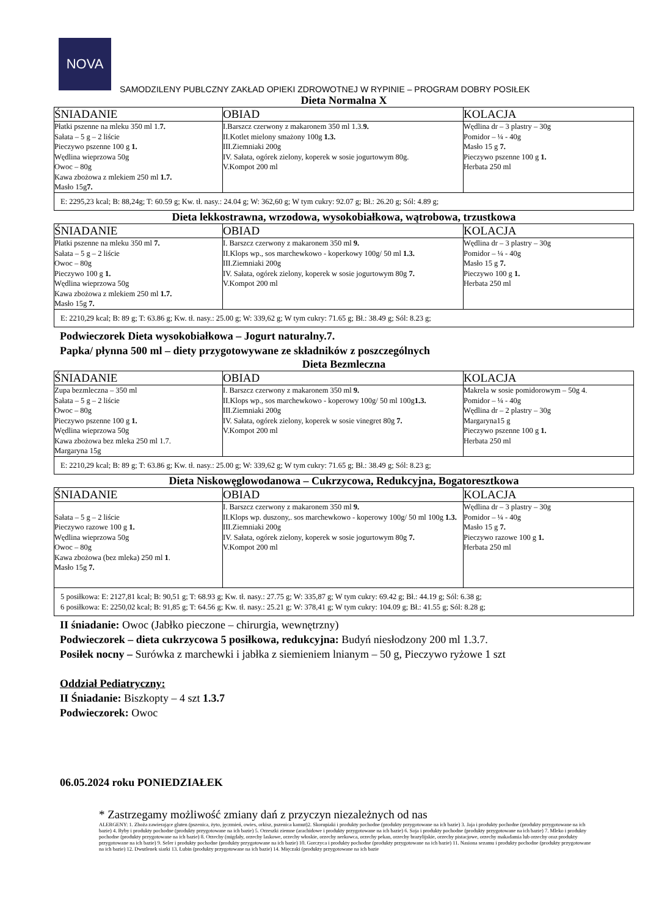NOVA
SAMODZILENY PUBLCZNY ZAKŁAD OPIEKI ZDROWOTNEJ W RYPINIE – PROGRAM DOBRY POSIŁEK
Dieta Normalna X
| ŚNIADANIE | OBIAD | KOLACJA |
| --- | --- | --- |
| Płatki pszenne na mleku 350 ml 1. 7. Sałata – 5 g – 2 liście Pieczywo pszenne 100 g 1. Wędlina wieprzowa 50g Owoc – 80g Kawa zbożowa z mlekiem 250 ml 1.7. Masło 15g 7. | I.Barszcz czerwony z makaronem 350 ml 1.3. 9. II.Kotlet mielony smażony 100g 1.3. III.Ziemniaki 200g IV. Sałata, ogórek zielony, koperek w sosie jogurtowym 80g. V.Kompot 200 ml | Wędlina dr – 3 plastry – 30g Pomidor – ¼ - 40g Masło 15 g 7. Pieczywo pszenne 100 g 1. Herbata 250 ml |
| E: 2295,23 kcal; B: 88,24g; T: 60.59 g; Kw. tł. nasy.: 24.04 g; W: 362,60 g; W tym cukry: 92.07 g; Bł.: 26.20 g; Sól: 4.89 g; | | |
Dieta lekkostrawna, wrzodowa, wysokobiałkowa, wątrobowa, trzustkowa
| ŚNIADANIE | OBIAD | KOLACJA |
| --- | --- | --- |
| Płatki pszenne na mleku 350 ml 7. Sałata – 5 g – 2 liście Owoc – 80g Pieczywo 100 g 1. Wędlina wieprzowa 50g Kawa zbożowa z mlekiem 250 ml 1.7. Masło 15g 7. | I. Barszcz czerwony z makaronem 350 ml 9. II.Klops wp., sos marchewkowo - koperkowy 100g/ 50 ml 1.3. III.Ziemniaki 200g IV. Sałata, ogórek zielony, koperek w sosie jogurtowym 80g 7. V.Kompot 200 ml | Wędlina dr – 3 plastry – 30g Pomidor – ¼ - 40g Masło 15 g 7. Pieczywo 100 g 1. Herbata 250 ml |
| E: 2210,29 kcal; B: 89 g; T: 63.86 g; Kw. tł. nasy.: 25.00 g; W: 339,62 g; W tym cukry: 71.65 g; Bł.: 38.49 g; Sól: 8.23 g; | | |
Podwieczorek Dieta wysokobiałkowa – Jogurt naturalny.7.
Papka/ płynna 500 ml – diety przygotowywane ze składników z poszczególnych
Dieta Bezmleczna
| ŚNIADANIE | OBIAD | KOLACJA |
| --- | --- | --- |
| Zupa bezmleczna – 350 ml Sałata – 5 g – 2 liście Owoc – 80g Pieczywo pszenne 100 g 1. Wędlina wieprzowa 50g Kawa zbożowa bez mleka 250 ml 1.7. Margaryna 15g | I. Barszcz czerwony z makaronem 350 ml 9. II.Klops wp., sos marchewkowo - koperowy 100g/ 50 ml 100g 1.3. III.Ziemniaki 200g IV. Sałata, ogórek zielony, koperek w sosie vinegret 80g 7. V.Kompot 200 ml | Makrela w sosie pomidorowym – 50g 4. Pomidor – ¼ - 40g Wędlina dr – 2 plastry – 30g Margaryna15 g Pieczywo pszenne 100 g 1. Herbata 250 ml |
| E: 2210,29 kcal; B: 89 g; T: 63.86 g; Kw. tł. nasy.: 25.00 g; W: 339,62 g; W tym cukry: 71.65 g; Bł.: 38.49 g; Sól: 8.23 g; | | |
Dieta Niskowęglowodanowa – Cukrzycowa, Redukcyjna, Bogatoresztkowa
| ŚNIADANIE | OBIAD | KOLACJA |
| --- | --- | --- |
| Sałata – 5 g – 2 liście Pieczywo razowe 100 g 1. Wędlina wieprzowa 50g Owoc – 80g Kawa zbożowa (bez mleka) 250 ml 1 . Masło 15g 7. | I. Barszcz czerwony z makaronem 350 ml 9. II.Klops wp. duszony,. sos marchewkowo - koperowy 100g/ 50 ml 100g 1.3. III.Ziemniaki 200g IV. Sałata, ogórek zielony, koperek w sosie jogurtowym 80g 7. V.Kompot 200 ml | Wędlina dr – 3 plastry – 30g Pomidor – ¼ - 40g Masło 15 g 7. Pieczywo razowe 100 g 1. Herbata 250 ml |
| 5 posiłkowa: E: 2127,81 kcal; B: 90,51 g; T: 68.93 g; Kw. tł. nasy.: 27.75 g; W: 335,87 g; W tym cukry: 69.42 g; Bł.: 44.19 g; Sól: 6.38 g; 6 posiłkowa: E: 2250,02 kcal; B: 91,85 g; T: 64.56 g; Kw. tł. nasy.: 25.21 g; W: 378,41 g; W tym cukry: 104.09 g; Bł.: 41.55 g; Sól: 8.28 g; | | |
II śniadanie: Owoc (Jabłko pieczone – chirurgia, wewnętrzny)
Podwieczorek – dieta cukrzycowa 5 posiłkowa, redukcyjna: Budyń niesłodzony 200 ml 1.3.7.
Posiłek nocny – Surówka z marchewki i jabłka z siemieniem lnianym – 50 g, Pieczywo ryżowe 1 szt
Oddział Pediatryczny:
II Śniadanie: Biszkopty – 4 szt 1.3.7
Podwieczorek: Owoc
06.05.2024 roku PONIEDZIAŁEK
* Zastrzegamy możliwość zmiany dań z przyczyn niezależnych od nas
ALERGENY: 1. Zboża zawierające gluten (pszenica, żyto, jęczmień, owies, orkisz, pszenica kamut)2. Skorupiaki i produkty pochodne (produkty przygotowane na ich bazie) 3. Jaja i produkty pochodne (produkty przygotowane na ich bazie) 4. Ryby i produkty pochodne (produkty przygotowane na ich bazie) 5. Orzeszki ziemne (arachidowe i produkty przygotowane na ich bazie) 6. Soja i produkty pochodne (produkty przygotowane na ich bazie) 7. Mleko i produkty pochodne (produkty przygotowane na ich bazie) 8. Orzechy (migdały, orzechy laskowe, orzechy włoskie, orzechy nerkowca, orzechy pekan, orzechy brazylijskie, orzechy pistacjowe, orzechy makadamia lub orzechy oraz produkty przygotowane na ich bazie) 9. Seler i produkty pochodne (produkty przygotowane na ich bazie) 10. Gorczyca i produkty pochodne (produkty przygotowane na ich bazie) 11. Nasiona sezamu i produkty pochodne (produkty przygotowane na ich bazie) 12. Dwutlenek siarki 13. Łubin (produkty przygotowane na ich bazie) 14. Mięczaki (produkty przygotowane na ich bazie